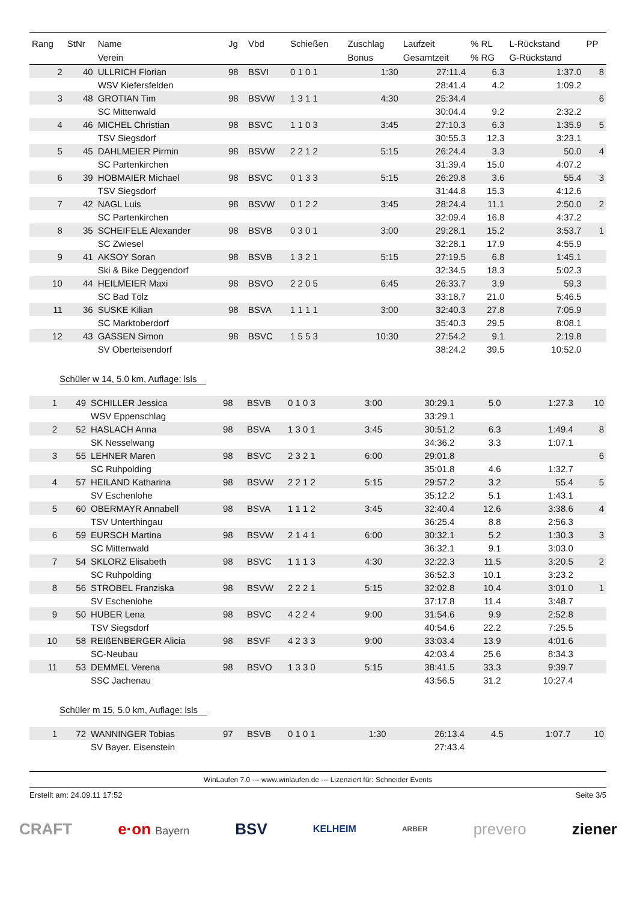| Rang | StNr | Name Verein | Jg | Vbd | Schießen | Zuschlag Bonus | Laufzeit Gesamtzeit | % RL % RG | L-Rückstand G-Rückstand | PP |
| --- | --- | --- | --- | --- | --- | --- | --- | --- | --- | --- |
| 2 | 40 | ULLRICH Florian | 98 | BSVI | 0 1 0 1 | 1:30 | 27:11.4 | 6.3 | 1:37.0 | 8 |
| | | WSV Kiefersfelden | | | | | 28:41.4 | 4.2 | 1:09.2 | |
| 3 | 48 | GROTIAN Tim | 98 | BSVW | 1 3 1 1 | 4:30 | 25:34.4 | | | 6 |
| | | SC Mittenwald | | | | | 30:04.4 | 9.2 | 2:32.2 | |
| 4 | 46 | MICHEL Christian | 98 | BSVC | 1 1 0 3 | 3:45 | 27:10.3 | 6.3 | 1:35.9 | 5 |
| | | TSV Siegsdorf | | | | | 30:55.3 | 12.3 | 3:23.1 | |
| 5 | 45 | DAHLMEIER Pirmin | 98 | BSVW | 2 2 1 2 | 5:15 | 26:24.4 | 3.3 | 50.0 | 4 |
| | | SC Partenkirchen | | | | | 31:39.4 | 15.0 | 4:07.2 | |
| 6 | 39 | HOBMAIER Michael | 98 | BSVC | 0 1 3 3 | 5:15 | 26:29.8 | 3.6 | 55.4 | 3 |
| | | TSV Siegsdorf | | | | | 31:44.8 | 15.3 | 4:12.6 | |
| 7 | 42 | NAGL Luis | 98 | BSVW | 0 1 2 2 | 3:45 | 28:24.4 | 11.1 | 2:50.0 | 2 |
| | | SC Partenkirchen | | | | | 32:09.4 | 16.8 | 4:37.2 | |
| 8 | 35 | SCHEIFELE Alexander | 98 | BSVB | 0 3 0 1 | 3:00 | 29:28.1 | 15.2 | 3:53.7 | 1 |
| | | SC Zwiesel | | | | | 32:28.1 | 17.9 | 4:55.9 | |
| 9 | 41 | AKSOY Soran | 98 | BSVB | 1 3 2 1 | 5:15 | 27:19.5 | 6.8 | 1:45.1 | |
| | | Ski & Bike Deggendorf | | | | | 32:34.5 | 18.3 | 5:02.3 | |
| 10 | 44 | HEILMEIER Maxi | 98 | BSVO | 2 2 0 5 | 6:45 | 26:33.7 | 3.9 | 59.3 | |
| | | SC Bad Tölz | | | | | 33:18.7 | 21.0 | 5:46.5 | |
| 11 | 36 | SUSKE Kilian | 98 | BSVA | 1 1 1 1 | 3:00 | 32:40.3 | 27.8 | 7:05.9 | |
| | | SC Marktoberdorf | | | | | 35:40.3 | 29.5 | 8:08.1 | |
| 12 | 43 | GASSEN Simon | 98 | BSVC | 1 5 5 3 | 10:30 | 27:54.2 | 9.1 | 2:19.8 | |
| | | SV Oberteisendorf | | | | | 38:24.2 | 39.5 | 10:52.0 | |
Schüler w 14, 5.0 km, Auflage: lsls
| 1 | 49 | SCHILLER Jessica | 98 | BSVB | 0 1 0 3 | 3:00 | 30:29.1 | 5.0 | 1:27.3 | 10 |
| | | WSV Eppenschlag | | | | | 33:29.1 | | | |
| 2 | 52 | HASLACH Anna | 98 | BSVA | 1 3 0 1 | 3:45 | 30:51.2 | 6.3 | 1:49.4 | 8 |
| | | SK Nesselwang | | | | | 34:36.2 | 3.3 | 1:07.1 | |
| 3 | 55 | LEHNER Maren | 98 | BSVC | 2 3 2 1 | 6:00 | 29:01.8 | | | 6 |
| | | SC Ruhpolding | | | | | 35:01.8 | 4.6 | 1:32.7 | |
| 4 | 57 | HEILAND Katharina | 98 | BSVW | 2 2 1 2 | 5:15 | 29:57.2 | 3.2 | 55.4 | 5 |
| | | SV Eschenlohe | | | | | 35:12.2 | 5.1 | 1:43.1 | |
| 5 | 60 | OBERMAYR Annabell | 98 | BSVA | 1 1 1 2 | 3:45 | 32:40.4 | 12.6 | 3:38.6 | 4 |
| | | TSV Unterthingau | | | | | 36:25.4 | 8.8 | 2:56.3 | |
| 6 | 59 | EURSCH Martina | 98 | BSVW | 2 1 4 1 | 6:00 | 30:32.1 | 5.2 | 1:30.3 | 3 |
| | | SC Mittenwald | | | | | 36:32.1 | 9.1 | 3:03.0 | |
| 7 | 54 | SKLORZ Elisabeth | 98 | BSVC | 1 1 1 3 | 4:30 | 32:22.3 | 11.5 | 3:20.5 | 2 |
| | | SC Ruhpolding | | | | | 36:52.3 | 10.1 | 3:23.2 | |
| 8 | 56 | STROBEL Franziska | 98 | BSVW | 2 2 2 1 | 5:15 | 32:02.8 | 10.4 | 3:01.0 | 1 |
| | | SV Eschenlohe | | | | | 37:17.8 | 11.4 | 3:48.7 | |
| 9 | 50 | HUBER Lena | 98 | BSVC | 4 2 2 4 | 9:00 | 31:54.6 | 9.9 | 2:52.8 | |
| | | TSV Siegsdorf | | | | | 40:54.6 | 22.2 | 7:25.5 | |
| 10 | 58 | REIßENBERGER Alicia | 98 | BSVF | 4 2 3 3 | 9:00 | 33:03.4 | 13.9 | 4:01.6 | |
| | | SC-Neubau | | | | | 42:03.4 | 25.6 | 8:34.3 | |
| 11 | 53 | DEMMEL Verena | 98 | BSVO | 1 3 3 0 | 5:15 | 38:41.5 | 33.3 | 9:39.7 | |
| | | SSC Jachenau | | | | | 43:56.5 | 31.2 | 10:27.4 | |
Schüler m 15, 5.0 km, Auflage: lsls
| 1 | 72 | WANNINGER Tobias | 97 | BSVB | 0 1 0 1 | 1:30 | 26:13.4 | 4.5 | 1:07.7 | 10 |
| | | SV Bayer. Eisenstein | | | | | 27:43.4 | | | |
WinLaufen 7.0 --- www.winlaufen.de --- Lizenziert für: Schneider Events
Erstellt am: 24.09.11 17:52 Seite 3/5
CRAFT e·on Bayern BSV KELHEIM ARBER prevero ziener